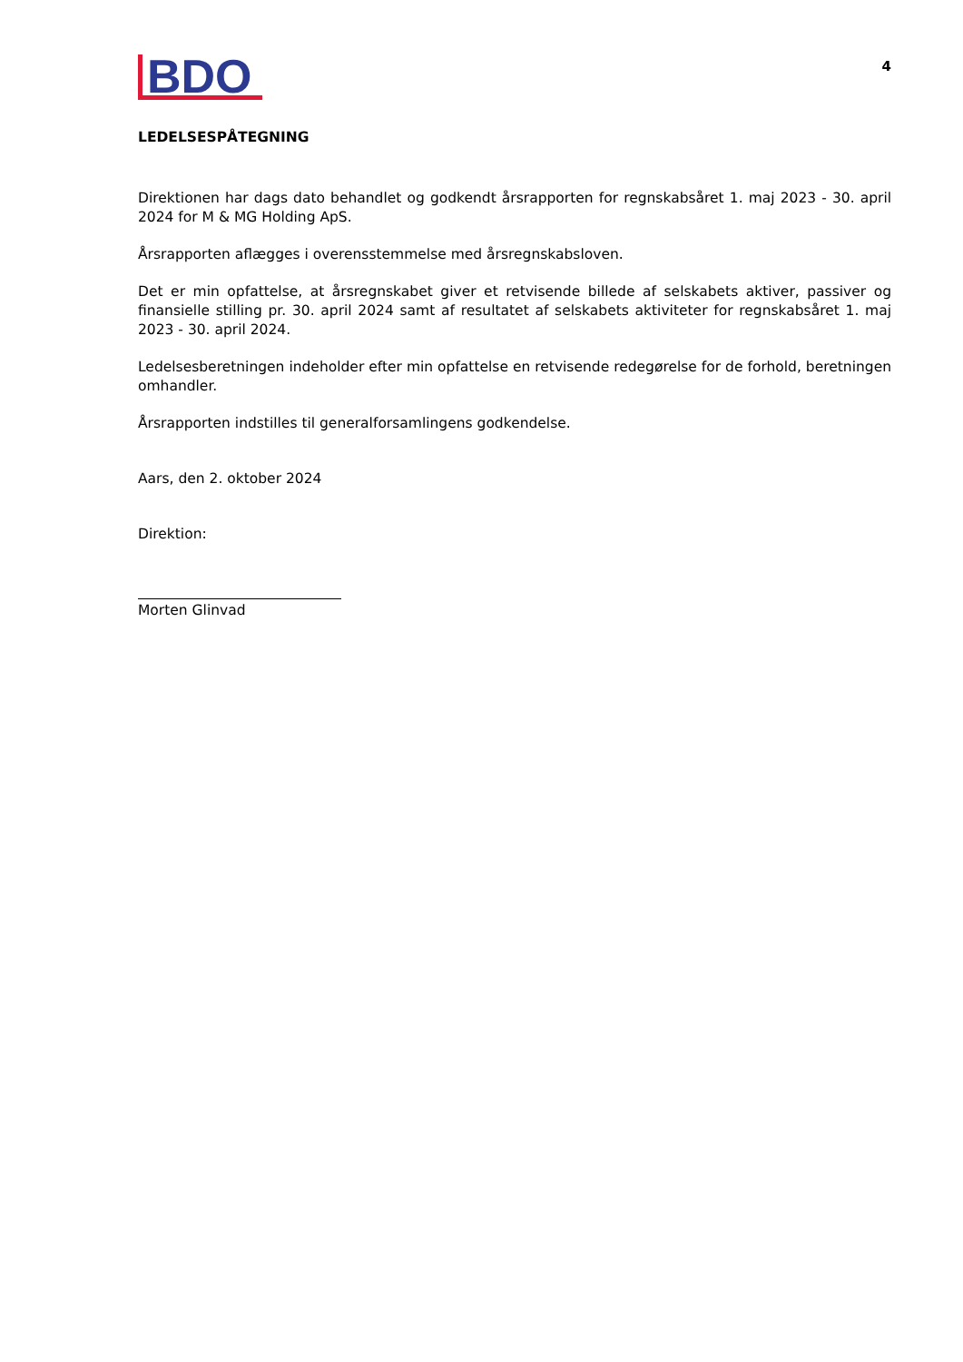BDO
4
LEDELSESPÅTEGNING
Direktionen har dags dato behandlet og godkendt årsrapporten for regnskabsåret 1. maj 2023 - 30. april 2024 for M & MG Holding ApS.
Årsrapporten aflægges i overensstemmelse med årsregnskabsloven.
Det er min opfattelse, at årsregnskabet giver et retvisende billede af selskabets aktiver, passiver og finansielle stilling pr. 30. april 2024 samt af resultatet af selskabets aktiviteter for regnskabsåret 1. maj 2023 - 30. april 2024.
Ledelsesberetningen indeholder efter min opfattelse en retvisende redegørelse for de forhold, beretningen omhandler.
Årsrapporten indstilles til generalforsamlingens godkendelse.
Aars, den 2. oktober 2024
Direktion:
Morten Glinvad